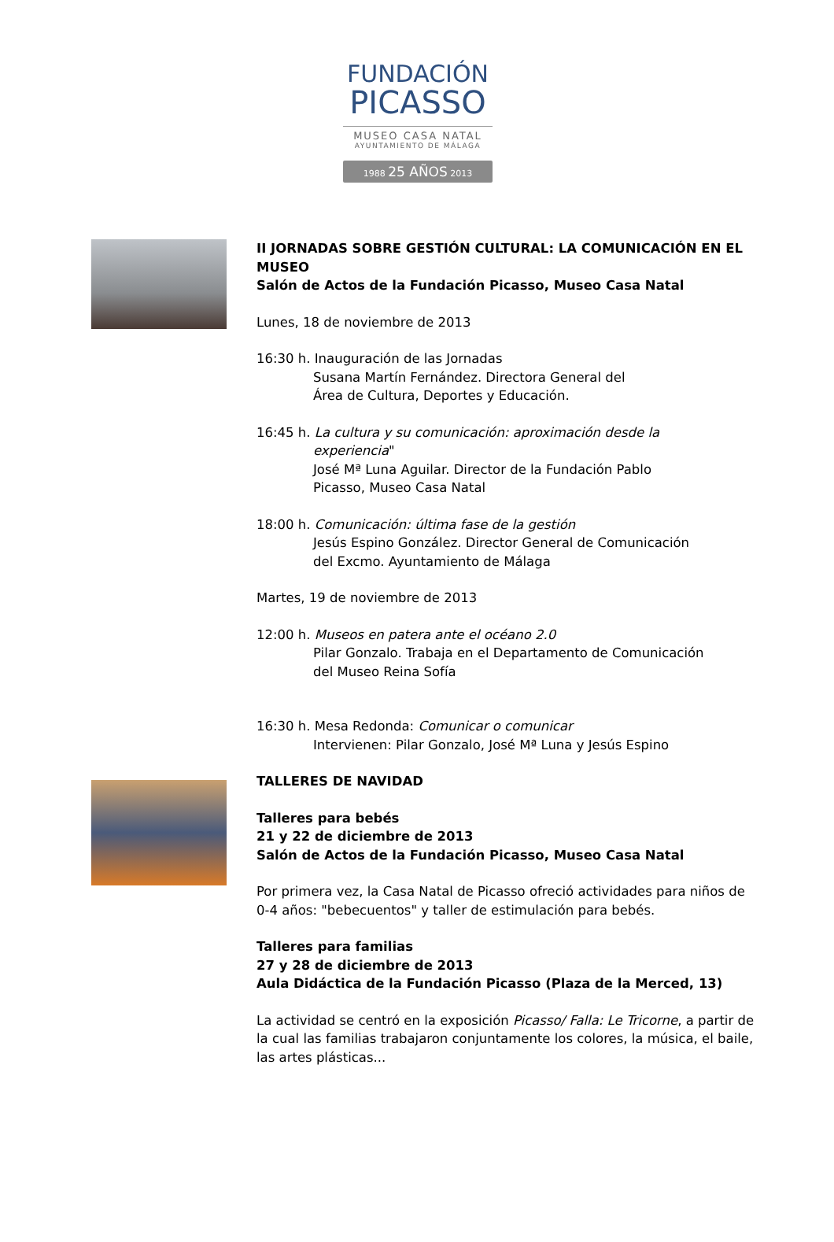FUNDACIÓN
PICASSO
MUSEO CASA NATAL
AYUNTAMIENTO DE MÁLAGA
1988 25 AÑOS 2013
II JORNADAS SOBRE GESTIÓN CULTURAL: LA COMUNICACIÓN EN EL MUSEO
Salón de Actos de la Fundación Picasso, Museo Casa Natal
Lunes, 18 de noviembre de 2013
16:30 h. Inauguración de las Jornadas
Susana Martín Fernández. Directora General del
Área de Cultura, Deportes y Educación.
16:45 h. La cultura y su comunicación: aproximación desde la
experiencia"
José Mª Luna Aguilar. Director de la Fundación Pablo
Picasso, Museo Casa Natal
18:00 h. Comunicación: última fase de la gestión
Jesús Espino González. Director General de Comunicación
del Excmo. Ayuntamiento de Málaga
Martes, 19 de noviembre de 2013
12:00 h. Museos en patera ante el océano 2.0
Pilar Gonzalo. Trabaja en el Departamento de Comunicación
del Museo Reina Sofía
16:30 h. Mesa Redonda: Comunicar o comunicar
Intervienen: Pilar Gonzalo, José Mª Luna y Jesús Espino
TALLERES DE NAVIDAD
Talleres para bebés
21 y 22 de diciembre de 2013
Salón de Actos de la Fundación Picasso, Museo Casa Natal
Por primera vez, la Casa Natal de Picasso ofreció actividades para niños de 0-4 años: "bebecuentos" y taller de estimulación para bebés.
Talleres para familias
27 y 28 de diciembre de 2013
Aula Didáctica de la Fundación Picasso (Plaza de la Merced, 13)
La actividad se centró en la exposición Picasso/ Falla: Le Tricorne, a partir de la cual las familias trabajaron conjuntamente los colores, la música, el baile, las artes plásticas...